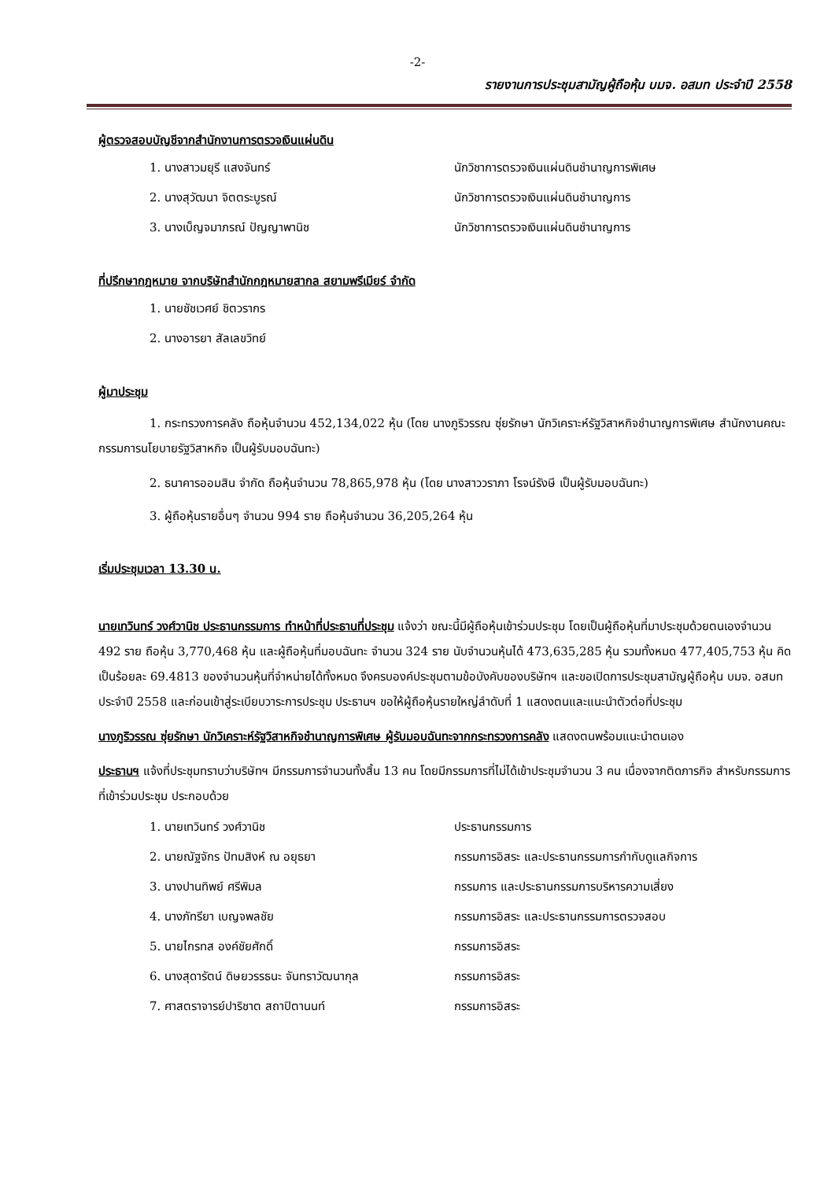-2-
รายงานการประชุมสามัญผู้ถือหุ้น บมจ. อสมท ประจำปี 2558
ผู้ตรวจสอบบัญชีจากสำนักงานการตรวจเงินแผ่นดิน
1. นางสาวมยุรี แสงจันทร์ นักวิชาการตรวจเงินแผ่นดินชำนาญการพิเศษ
2. นางสุวัฒนา จิตตระบูรณ์ นักวิชาการตรวจเงินแผ่นดินชำนาญการ
3. นางเบ็ญจมาภรณ์ ปัญญาพานิช นักวิชาการตรวจเงินแผ่นดินชำนาญการ
ที่ปรึกษากฎหมาย จากบริษัทสำนักกฎหมายสากล สยามพรีเมียร์ จำกัด
1. นายชัชเวศย์ ชิตวรากร
2. นางอารยา สัลเลขวิทย์
ผู้มาประชุม
1. กระทรวงการคลัง ถือหุ้นจำนวน 452,134,022 หุ้น (โดย นางภูริวรรณ ซุ่ยรักษา นักวิเคราะห์รัฐวิสาหกิจชำนาญการพิเศษ สำนักงานคณะกรรมการนโยบายรัฐวิสาหกิจ เป็นผู้รับมอบฉันทะ)
2. ธนาคารออมสิน จำกัด ถือหุ้นจำนวน 78,865,978 หุ้น (โดย นางสาววราภา โรจน์รังษี เป็นผู้รับมอบฉันทะ)
3. ผู้ถือหุ้นรายอื่นๆ จำนวน 994 ราย ถือหุ้นจำนวน 36,205,264 หุ้น
เริ่มประชุมเวลา 13.30 น.
นายเทวินทร์ วงศ์วานิช ประธานกรรมการ ทำหน้าที่ประธานที่ประชุม แจ้งว่า ขณะนี้มีผู้ถือหุ้นเข้าร่วมประชุม โดยเป็นผู้ถือหุ้นที่มาประชุมด้วยตนเองจำนวน 492 ราย ถือหุ้น 3,770,468 หุ้น และผู้ถือหุ้นที่มอบฉันทะ จำนวน 324 ราย นับจำนวนหุ้นได้ 473,635,285 หุ้น รวมทั้งหมด 477,405,753 หุ้น คิดเป็นร้อยละ 69.4813 ของจำนวนหุ้นที่จำหน่ายได้ทั้งหมด จึงครบองค์ประชุมตามข้อบังคับของบริษัทฯ และขอเปิดการประชุมสามัญผู้ถือหุ้น บมจ. อสมท ประจำปี 2558 และก่อนเข้าสู่ระเบียบวาระการประชุม ประธานฯ ขอให้ผู้ถือหุ้นรายใหญ่ลำดับที่ 1 แสดงตนและแนะนำตัวต่อที่ประชุม
นางภูริวรรณ ซุ่ยรักษา นักวิเคราะห์รัฐวิสาหกิจชำนาญการพิเศษ ผู้รับมอบฉันทะจากกระทรวงการคลัง แสดงตนพร้อมแนะนำตนเอง
ประธานฯ แจ้งที่ประชุมทราบว่าบริษัทฯ มีกรรมการจำนวนทั้งสิ้น 13 คน โดยมีกรรมการที่ไม่ได้เข้าประชุมจำนวน 3 คน เนื่องจากติดภารกิจ สำหรับกรรมการที่เข้าร่วมประชุม ประกอบด้วย
1. นายเทวินทร์ วงศ์วานิช ประธานกรรมการ
2. นายณัฐจักร ปัทมสิงห์ ณ อยุธยา กรรมการอิสระ และประธานกรรมการกำกับดูแลกิจการ
3. นางปานทิพย์ ศรีพิมล กรรมการ และประธานกรรมการบริหารความเสี่ยง
4. นางภัทรียา เบญจพลชัย กรรมการอิสระ และประธานกรรมการตรวจสอบ
5. นายไกรทส องค์ชัยศักดิ์ กรรมการอิสระ
6. นางสุดารัตน์ ดิษยวรรธนะ จันทราวัฒนากุล กรรมการอิสระ
7. ศาสตราจารย์ปาริชาต สถาปิตานนท์ กรรมการอิสระ